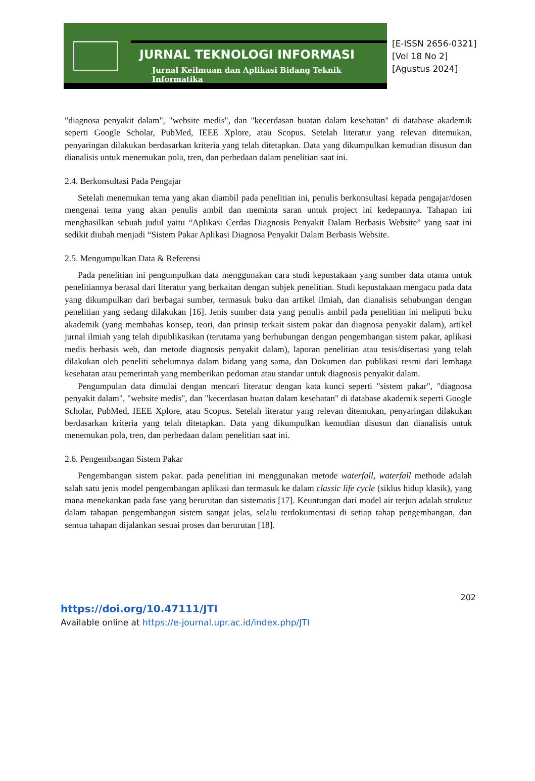JURNAL TEKNOLOGI INFORMASI
Jurnal Keilmuan dan Aplikasi Bidang Teknik Informatika
[E-ISSN 2656-0321]
[Vol 18 No 2]
[Agustus 2024]
"diagnosa penyakit dalam", "website medis", dan "kecerdasan buatan dalam kesehatan" di database akademik seperti Google Scholar, PubMed, IEEE Xplore, atau Scopus. Setelah literatur yang relevan ditemukan, penyaringan dilakukan berdasarkan kriteria yang telah ditetapkan. Data yang dikumpulkan kemudian disusun dan dianalisis untuk menemukan pola, tren, dan perbedaan dalam penelitian saat ini.
2.4. Berkonsultasi Pada Pengajar
Setelah menemukan tema yang akan diambil pada penelitian ini, penulis berkonsultasi kepada pengajar/dosen mengenai tema yang akan penulis ambil dan meminta saran untuk project ini kedepannya. Tahapan ini menghasilkan sebuah judul yaitu “Aplikasi Cerdas Diagnosis Penyakit Dalam Berbasis Website” yang saat ini sedikit diubah menjadi “Sistem Pakar Aplikasi Diagnosa Penyakit Dalam Berbasis Website.
2.5. Mengumpulkan Data & Referensi
Pada penelitian ini pengumpulkan data menggunakan cara studi kepustakaan yang sumber data utama untuk penelitiannya berasal dari literatur yang berkaitan dengan subjek penelitian. Studi kepustakaan mengacu pada data yang dikumpulkan dari berbagai sumber, termasuk buku dan artikel ilmiah, dan dianalisis sehubungan dengan penelitian yang sedang dilakukan [16]. Jenis sumber data yang penulis ambil pada penelitian ini meliputi buku akademik (yang membahas konsep, teori, dan prinsip terkait sistem pakar dan diagnosa penyakit dalam), artikel jurnal ilmiah yang telah dipublikasikan (terutama yang berhubungan dengan pengembangan sistem pakar, aplikasi medis berbasis web, dan metode diagnosis penyakit dalam), laporan penelitian atau tesis/disertasi yang telah dilakukan oleh peneliti sebelumnya dalam bidang yang sama, dan Dokumen dan publikasi resmi dari lembaga kesehatan atau pemerintah yang memberikan pedoman atau standar untuk diagnosis penyakit dalam.
Pengumpulan data dimulai dengan mencari literatur dengan kata kunci seperti "sistem pakar", "diagnosa penyakit dalam", "website medis", dan "kecerdasan buatan dalam kesehatan" di database akademik seperti Google Scholar, PubMed, IEEE Xplore, atau Scopus. Setelah literatur yang relevan ditemukan, penyaringan dilakukan berdasarkan kriteria yang telah ditetapkan. Data yang dikumpulkan kemudian disusun dan dianalisis untuk menemukan pola, tren, dan perbedaan dalam penelitian saat ini.
2.6. Pengembangan Sistem Pakar
Pengembangan sistem pakar. pada penelitian ini menggunakan metode waterfall, waterfall methode adalah salah satu jenis model pengembangan aplikasi dan termasuk ke dalam classic life cycle (siklus hidup klasik), yang mana menekankan pada fase yang berurutan dan sistematis [17]. Keuntungan dari model air terjun adalah struktur dalam tahapan pengembangan sistem sangat jelas, selalu terdokumentasi di setiap tahap pengembangan, dan semua tahapan dijalankan sesuai proses dan berurutan [18].
202
https://doi.org/10.47111/JTI
Available online at https://e-journal.upr.ac.id/index.php/JTI